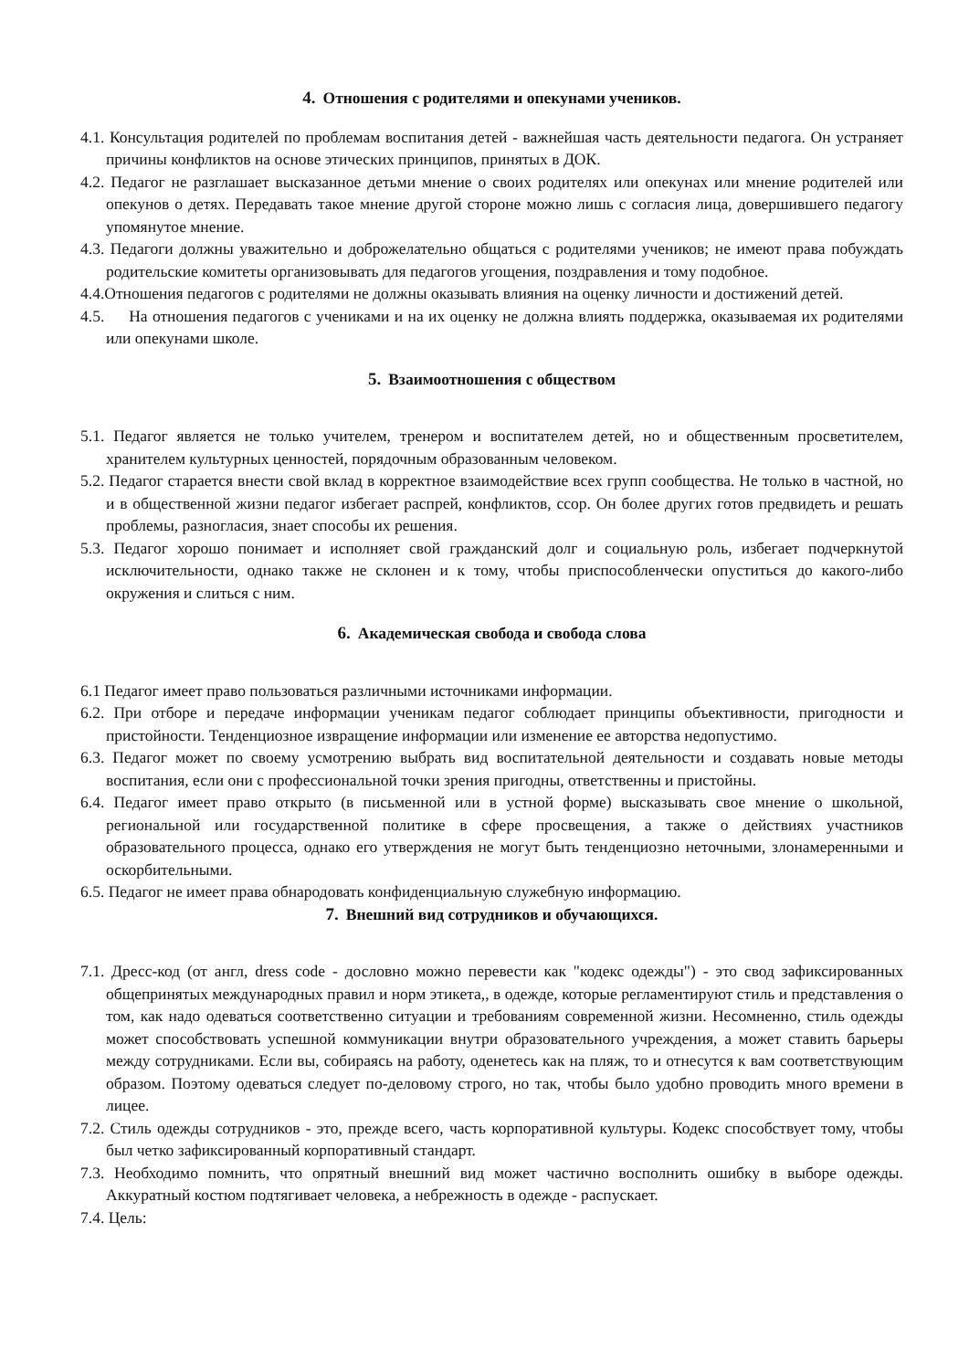4. Отношения с родителями и опекунами учеников.
4.1. Консультация родителей по проблемам воспитания детей - важнейшая часть деятельности педагога. Он устраняет причины конфликтов на основе этических принципов, принятых в ДОК.
4.2. Педагог не разглашает высказанное детьми мнение о своих родителях или опекунах или мнение родителей или опекунов о детях. Передавать такое мнение другой стороне можно лишь с согласия лица, довершившего педагогу упомянутое мнение.
4.3. Педагоги должны уважительно и доброжелательно общаться с родителями учеников; не имеют права побуждать родительские комитеты организовывать для педагогов угощения, поздравления и тому подобное.
4.4.Отношения педагогов с родителями не должны оказывать влияния на оценку личности и достижений детей.
4.5. На отношения педагогов с учениками и на их оценку не должна влиять поддержка, оказываемая их родителями или опекунами школе.
5. Взаимоотношения с обществом
5.1. Педагог является не только учителем, тренером и воспитателем детей, но и общественным просветителем, хранителем культурных ценностей, порядочным образованным человеком.
5.2. Педагог старается внести свой вклад в корректное взаимодействие всех групп сообщества. Не только в частной, но и в общественной жизни педагог избегает распрей, конфликтов, ссор. Он более других готов предвидеть и решать проблемы, разногласия, знает способы их решения.
5.3. Педагог хорошо понимает и исполняет свой гражданский долг и социальную роль, избегает подчеркнутой исключительности, однако также не склонен и к тому, чтобы приспособленчески опуститься до какого-либо окружения и слиться с ним.
6. Академическая свобода и свобода слова
6.1 Педагог имеет право пользоваться различными источниками информации.
6.2. При отборе и передаче информации ученикам педагог соблюдает принципы объективности, пригодности и пристойности. Тенденциозное извращение информации или изменение ее авторства недопустимо.
6.3. Педагог может по своему усмотрению выбрать вид воспитательной деятельности и создавать новые методы воспитания, если они с профессиональной точки зрения пригодны, ответственны и пристойны.
6.4. Педагог имеет право открыто (в письменной или в устной форме) высказывать свое мнение о школьной, региональной или государственной политике в сфере просвещения, а также о действиях участников образовательного процесса, однако его утверждения не могут быть тенденциозно неточными, злонамеренными и оскорбительными.
6.5. Педагог не имеет права обнародовать конфиденциальную служебную информацию.
7. Внешний вид сотрудников и обучающихся.
7.1. Дресс-код (от англ, dress code - дословно можно перевести как "кодекс одежды") - это свод зафиксированных общепринятых международных правил и норм этикета,, в одежде, которые регламентируют стиль и представления о том, как надо одеваться соответственно ситуации и требованиям современной жизни. Несомненно, стиль одежды может способствовать успешной коммуникации внутри образовательного учреждения, а может ставить барьеры между сотрудниками. Если вы, собираясь на работу, оденетесь как на пляж, то и отнесутся к вам соответствующим образом. Поэтому одеваться следует по-деловому строго, но так, чтобы было удобно проводить много времени в лицее.
7.2. Стиль одежды сотрудников - это, прежде всего, часть корпоративной культуры. Кодекс способствует тому, чтобы был четко зафиксированный корпоративный стандарт.
7.3. Необходимо помнить, что опрятный внешний вид может частично восполнить ошибку в выборе одежды. Аккуратный костюм подтягивает человека, а небрежность в одежде - распускает.
7.4. Цель: